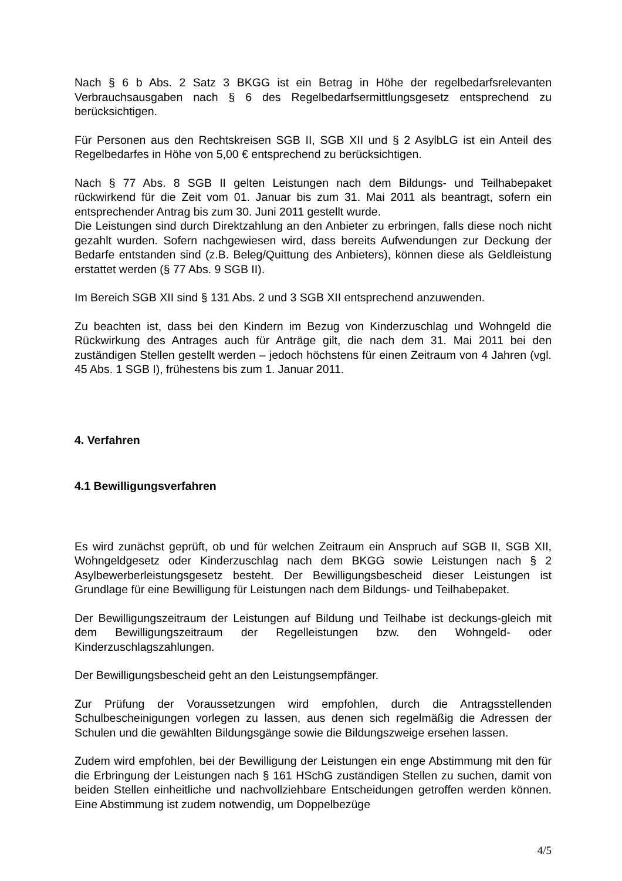Nach § 6 b Abs. 2 Satz 3 BKGG ist ein Betrag in Höhe der regelbedarfsrelevanten Verbrauchsausgaben nach § 6 des Regelbedarfsermittlungsgesetz entsprechend zu berücksichtigen.
Für Personen aus den Rechtskreisen SGB II, SGB XII und § 2 AsylbLG ist ein Anteil des Regelbedarfes in Höhe von 5,00 € entsprechend zu berücksichtigen.
Nach § 77 Abs. 8 SGB II gelten Leistungen nach dem Bildungs- und Teilhabepaket rückwirkend für die Zeit vom 01. Januar bis zum 31. Mai 2011 als beantragt, sofern ein entsprechender Antrag bis zum 30. Juni 2011 gestellt wurde.
Die Leistungen sind durch Direktzahlung an den Anbieter zu erbringen, falls diese noch nicht gezahlt wurden. Sofern nachgewiesen wird, dass bereits Aufwendungen zur Deckung der Bedarfe entstanden sind (z.B. Beleg/Quittung des Anbieters), können diese als Geldleistung erstattet werden (§ 77 Abs. 9 SGB II).
Im Bereich SGB XII sind § 131 Abs. 2 und 3 SGB XII entsprechend anzuwenden.
Zu beachten ist, dass bei den Kindern im Bezug von Kinderzuschlag und Wohngeld die Rückwirkung des Antrages auch für Anträge gilt, die nach dem 31. Mai 2011 bei den zuständigen Stellen gestellt werden – jedoch höchstens für einen Zeitraum von 4 Jahren (vgl. 45 Abs. 1 SGB I), frühestens bis zum 1. Januar 2011.
4. Verfahren
4.1 Bewilligungsverfahren
Es wird zunächst geprüft, ob und für welchen Zeitraum ein Anspruch auf SGB II, SGB XII, Wohngeldgesetz oder Kinderzuschlag nach dem BKGG sowie Leistungen nach § 2 Asylbewerberleistungsgesetz besteht. Der Bewilligungsbescheid dieser Leistungen ist Grundlage für eine Bewilligung für Leistungen nach dem Bildungs- und Teilhabepaket.
Der Bewilligungszeitraum der Leistungen auf Bildung und Teilhabe ist deckungs-gleich mit dem Bewilligungszeitraum der Regelleistungen bzw. den Wohngeld- oder Kinderzuschlagszahlungen.
Der Bewilligungsbescheid geht an den Leistungsempfänger.
Zur Prüfung der Voraussetzungen wird empfohlen, durch die Antragsstellenden Schulbescheinigungen vorlegen zu lassen, aus denen sich regelmäßig die Adressen der Schulen und die gewählten Bildungsgänge sowie die Bildungszweige ersehen lassen.
Zudem wird empfohlen, bei der Bewilligung der Leistungen ein enge Abstimmung mit den für die Erbringung der Leistungen nach § 161 HSchG zuständigen Stellen zu suchen, damit von beiden Stellen einheitliche und nachvollziehbare Entscheidungen getroffen werden können. Eine Abstimmung ist zudem notwendig, um Doppelbezüge
4/5